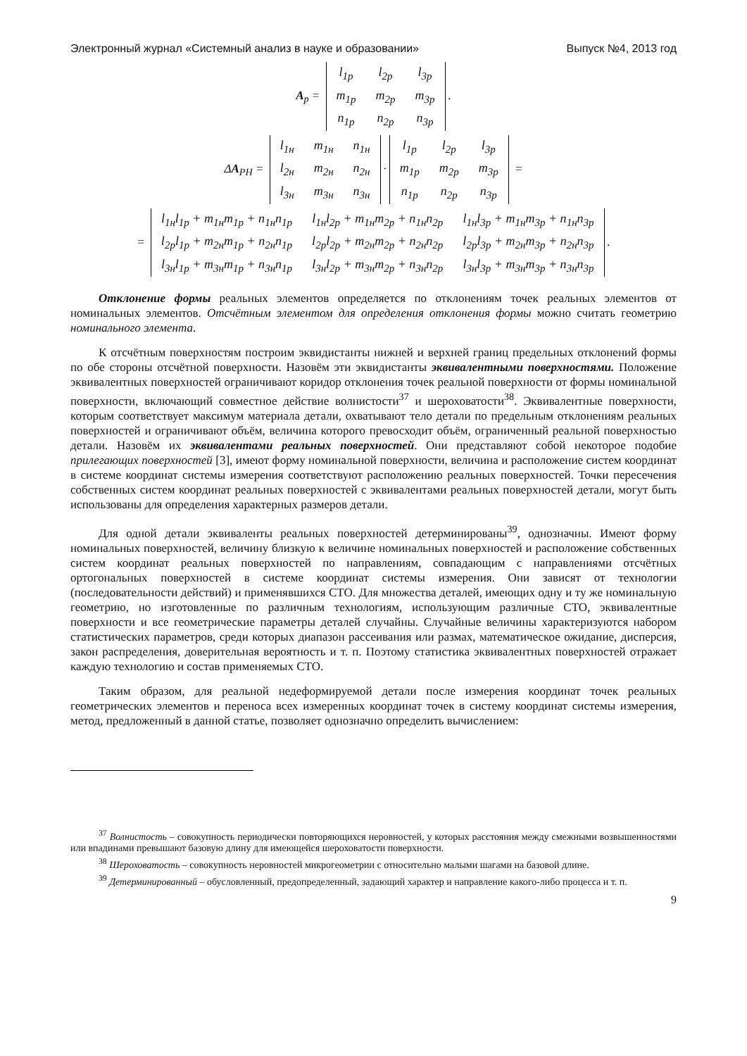Электронный журнал «Системный анализ в науке и образовании» Выпуск №4, 2013 год
A<sub>р</sub> =
| l<sub>1p</sub> | l<sub>2p</sub> | l<sub>3p</sub> |
| m<sub>1p</sub> | m<sub>2p</sub> | m<sub>3p</sub> |
| n<sub>1p</sub> | n<sub>2p</sub> | n<sub>3p</sub> |
.
ΔA<sub>РН</sub> =
| l<sub>1н</sub> | m<sub>1н</sub> | n<sub>1н</sub> |
| l<sub>2н</sub> | m<sub>2н</sub> | n<sub>2н</sub> |
| l<sub>3н</sub> | m<sub>3н</sub> | n<sub>3н</sub> |
·
| l<sub>1p</sub> | l<sub>2p</sub> | l<sub>3p</sub> |
| m<sub>1p</sub> | m<sub>2p</sub> | m<sub>3p</sub> |
| n<sub>1p</sub> | n<sub>2p</sub> | n<sub>3p</sub> |
=
=
| l<sub>1н</sub>l<sub>1р</sub> + m<sub>1н</sub>m<sub>1p</sub> + n<sub>1н</sub>n<sub>1p</sub> | l<sub>1н</sub>l<sub>2p</sub> + m<sub>1н</sub>m<sub>2p</sub> + n<sub>1н</sub>n<sub>2p</sub> | l<sub>1н</sub>l<sub>3p</sub> + m<sub>1н</sub>m<sub>3p</sub> + n<sub>1н</sub>n<sub>3p</sub> |
| l<sub>2р</sub>l<sub>1р</sub> + m<sub>2н</sub>m<sub>1p</sub> + n<sub>2н</sub>n<sub>1p</sub> | l<sub>2р</sub>l<sub>2p</sub> + m<sub>2н</sub>m<sub>2p</sub> + n<sub>2н</sub>n<sub>2p</sub> | l<sub>2р</sub>l<sub>3p</sub> + m<sub>2н</sub>m<sub>3p</sub> + n<sub>2н</sub>n<sub>3p</sub> |
| l<sub>3н</sub>l<sub>1р</sub> + m<sub>3н</sub>m<sub>1p</sub> + n<sub>3н</sub>n<sub>1p</sub> | l<sub>3н</sub>l<sub>2p</sub> + m<sub>3н</sub>m<sub>2p</sub> + n<sub>3н</sub>n<sub>2p</sub> | l<sub>3н</sub>l<sub>3p</sub> + m<sub>3н</sub>m<sub>3p</sub> + n<sub>3н</sub>n<sub>3p</sub> |
.
Отклонение формы реальных элементов определяется по отклонениям точек реальных элементов от номинальных элементов. Отсчётным элементом для определения отклонения формы можно считать геометрию номинального элемента.
К отсчётным поверхностям построим эквидистанты нижней и верхней границ предельных отклонений формы по обе стороны отсчётной поверхности. Назовём эти эквидистанты эквивалентными поверхностями. Положение эквивалентных поверхностей ограничивают коридор отклонения точек реальной поверхности от формы номинальной поверхности, включающий совместное действие волнистости<sup>37</sup> и шероховатости<sup>38</sup>. Эквивалентные поверхности, которым соответствует максимум материала детали, охватывают тело детали по предельным отклонениям реальных поверхностей и ограничивают объём, величина которого превосходит объём, ограниченный реальной поверхностью детали. Назовём их эквивалентами реальных поверхностей. Они представляют собой некоторое подобие прилегающих поверхностей [3], имеют форму номинальной поверхности, величина и расположение систем координат в системе координат системы измерения соответствуют расположению реальных поверхностей. Точки пересечения собственных систем координат реальных поверхностей с эквивалентами реальных поверхностей детали, могут быть использованы для определения характерных размеров детали.
Для одной детали эквиваленты реальных поверхностей детерминированы<sup>39</sup>, однозначны. Имеют форму номинальных поверхностей, величину близкую к величине номинальных поверхностей и расположение собственных систем координат реальных поверхностей по направлениям, совпадающим с направлениями отсчётных ортогональных поверхностей в системе координат системы измерения. Они зависят от технологии (последовательности действий) и применявшихся СТО. Для множества деталей, имеющих одну и ту же номинальную геометрию, но изготовленные по различным технологиям, использующим различные СТО, эквивалентные поверхности и все геометрические параметры деталей случайны. Случайные величины характеризуются набором статистических параметров, среди которых диапазон рассеивания или размах, математическое ожидание, дисперсия, закон распределения, доверительная вероятность и т. п. Поэтому статистика эквивалентных поверхностей отражает каждую технологию и состав применяемых СТО.
Таким образом, для реальной недеформируемой детали после измерения координат точек реальных геометрических элементов и переноса всех измеренных координат точек в систему координат системы измерения, метод, предложенный в данной статье, позволяет однозначно определить вычислением:
<sup>37</sup> Волнистость – совокупность периодически повторяющихся неровностей, у которых расстояния между смежными возвышенностями или впадинами превышают базовую длину для имеющейся шероховатости поверхности.
<sup>38</sup> Шероховатость – совокупность неровностей микрогеометрии с относительно малыми шагами на базовой длине.
<sup>39</sup> Детерминированный – обусловленный, предопределенный, задающий характер и направление какого-либо процесса и т. п.
9